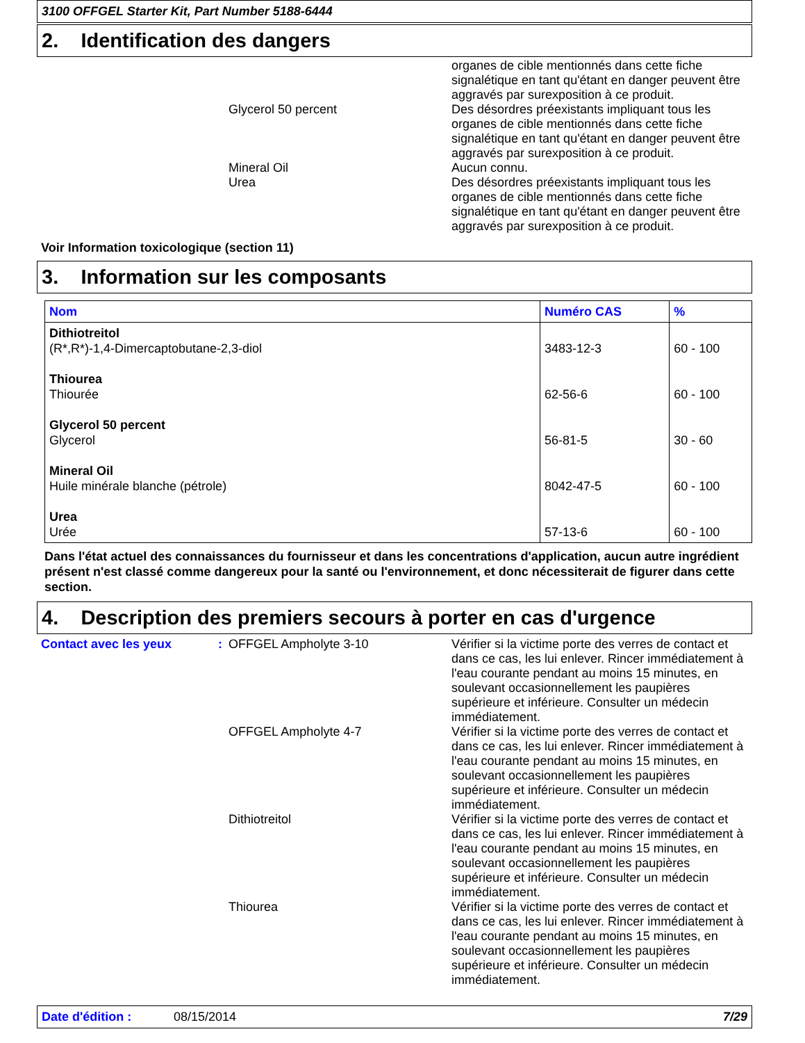3100 OFFGEL Starter Kit, Part Number 5188-6444
2. Identification des dangers
organes de cible mentionnés dans cette fiche signalétique en tant qu'étant en danger peuvent être aggravés par surexposition à ce produit.
Glycerol 50 percent Des désordres préexistants impliquant tous les organes de cible mentionnés dans cette fiche signalétique en tant qu'étant en danger peuvent être aggravés par surexposition à ce produit.
Mineral Oil Aucun connu.
Urea Des désordres préexistants impliquant tous les organes de cible mentionnés dans cette fiche signalétique en tant qu'étant en danger peuvent être aggravés par surexposition à ce produit.
Voir Information toxicologique (section 11)
3. Information sur les composants
| Nom | Numéro CAS | % |
| --- | --- | --- |
| Dithiotreitol (R*,R*)-1,4-Dimercaptobutane-2,3-diol | 3483-12-3 | 60 - 100 |
| Thiourea Thiourée | 62-56-6 | 60 - 100 |
| Glycerol 50 percent Glycerol | 56-81-5 | 30 - 60 |
| Mineral Oil Huile minérale blanche (pétrole) | 8042-47-5 | 60 - 100 |
| Urea Urée | 57-13-6 | 60 - 100 |
Dans l'état actuel des connaissances du fournisseur et dans les concentrations d'application, aucun autre ingrédient présent n'est classé comme dangereux pour la santé ou l'environnement, et donc nécessiterait de figurer dans cette section.
4. Description des premiers secours à porter en cas d'urgence
Contact avec les yeux : OFFGEL Ampholyte 3-10 Vérifier si la victime porte des verres de contact et dans ce cas, les lui enlever. Rincer immédiatement à l'eau courante pendant au moins 15 minutes, en soulevant occasionnellement les paupières supérieure et inférieure. Consulter un médecin immédiatement.
OFFGEL Ampholyte 4-7 Vérifier si la victime porte des verres de contact et dans ce cas, les lui enlever. Rincer immédiatement à l'eau courante pendant au moins 15 minutes, en soulevant occasionnellement les paupières supérieure et inférieure. Consulter un médecin immédiatement.
Dithiotreitol Vérifier si la victime porte des verres de contact et dans ce cas, les lui enlever. Rincer immédiatement à l'eau courante pendant au moins 15 minutes, en soulevant occasionnellement les paupières supérieure et inférieure. Consulter un médecin immédiatement.
Thiourea Vérifier si la victime porte des verres de contact et dans ce cas, les lui enlever. Rincer immédiatement à l'eau courante pendant au moins 15 minutes, en soulevant occasionnellement les paupières supérieure et inférieure. Consulter un médecin immédiatement.
Date d'édition : 08/15/2014 7/29